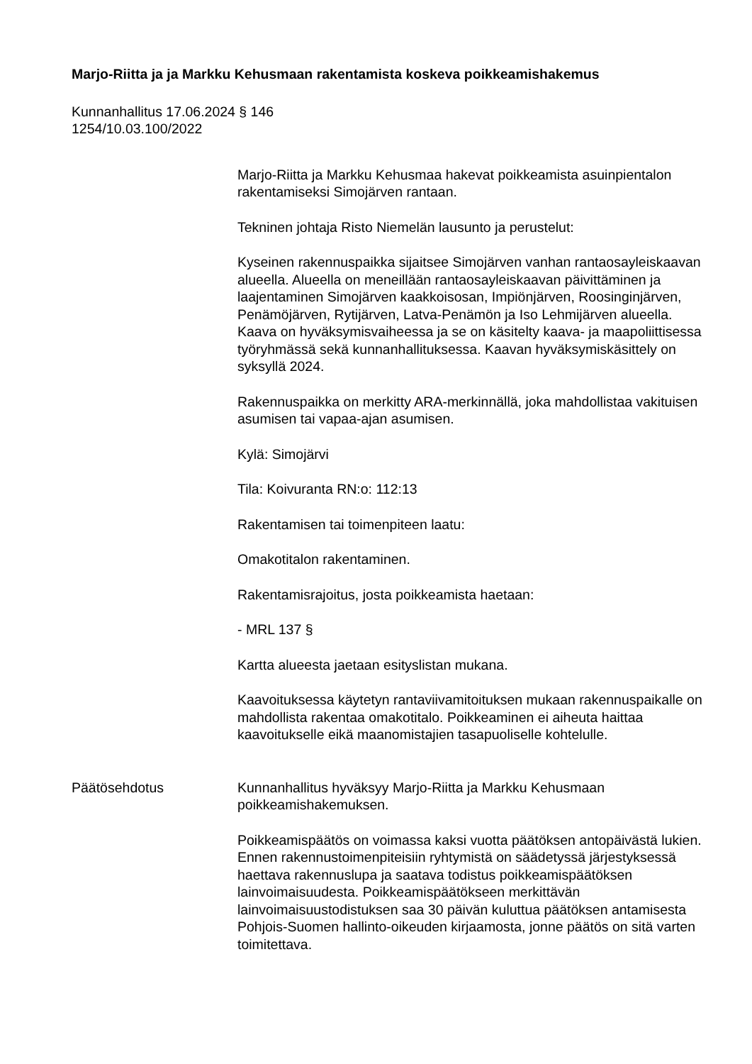Marjo-Riitta ja ja Markku Kehusmaan rakentamista koskeva poikkeamishakemus
Kunnanhallitus 17.06.2024 § 146
1254/10.03.100/2022
Marjo-Riitta ja Markku Kehusmaa hakevat poikkeamista asuinpientalon rakentamiseksi Simojärven rantaan.
Tekninen johtaja Risto Niemelän lausunto ja perustelut:
Kyseinen rakennuspaikka sijaitsee Simojärven vanhan rantaosayleiskaavan alueella. Alueella on meneillään rantaosayleiskaavan päivittäminen ja laajentaminen Simojärven kaakkoisosan, Impiönjärven, Roosinginjärven, Penämöjärven, Rytijärven, Latva-Penämön ja Iso Lehmijärven alueella. Kaava on hyväksymisvaiheessa ja se on käsitelty kaava- ja maapoliittisessa työryhmässä sekä kunnanhallituksessa. Kaavan hyväksymiskäsittely on syksyllä 2024.
Rakennuspaikka on merkitty ARA-merkinnällä, joka mahdollistaa vakituisen asumisen tai vapaa-ajan asumisen.
Kylä: Simojärvi
Tila: Koivuranta RN:o: 112:13
Rakentamisen tai toimenpiteen laatu:
Omakotitalon rakentaminen.
Rakentamisrajoitus, josta poikkeamista haetaan:
- MRL 137 §
Kartta alueesta jaetaan esityslistan mukana.
Kaavoituksessa käytetyn rantaviivamitoituksen mukaan rakennuspaikalle on mahdollista rakentaa omakotitalo. Poikkeaminen ei aiheuta haittaa kaavoitukselle eikä maanomistajien tasapuoliselle kohtelulle.
Päätösehdotus Kunnanhallitus hyväksyy Marjo-Riitta ja Markku Kehusmaan poikkeamishakemuksen.
Poikkeamispäätös on voimassa kaksi vuotta päätöksen antopäivästä lukien. Ennen rakennustoimenpiteisiin ryhtymistä on säädetyssä järjestyksessä haettava rakennuslupa ja saatava todistus poikkeamispäätöksen lainvoimaisuudesta. Poikkeamispäätökseen merkittävän lainvoimaisuustodistuksen saa 30 päivän kuluttua päätöksen antamisesta Pohjois-Suomen hallinto-oikeuden kirjaamosta, jonne päätös on sitä varten toimitettava.